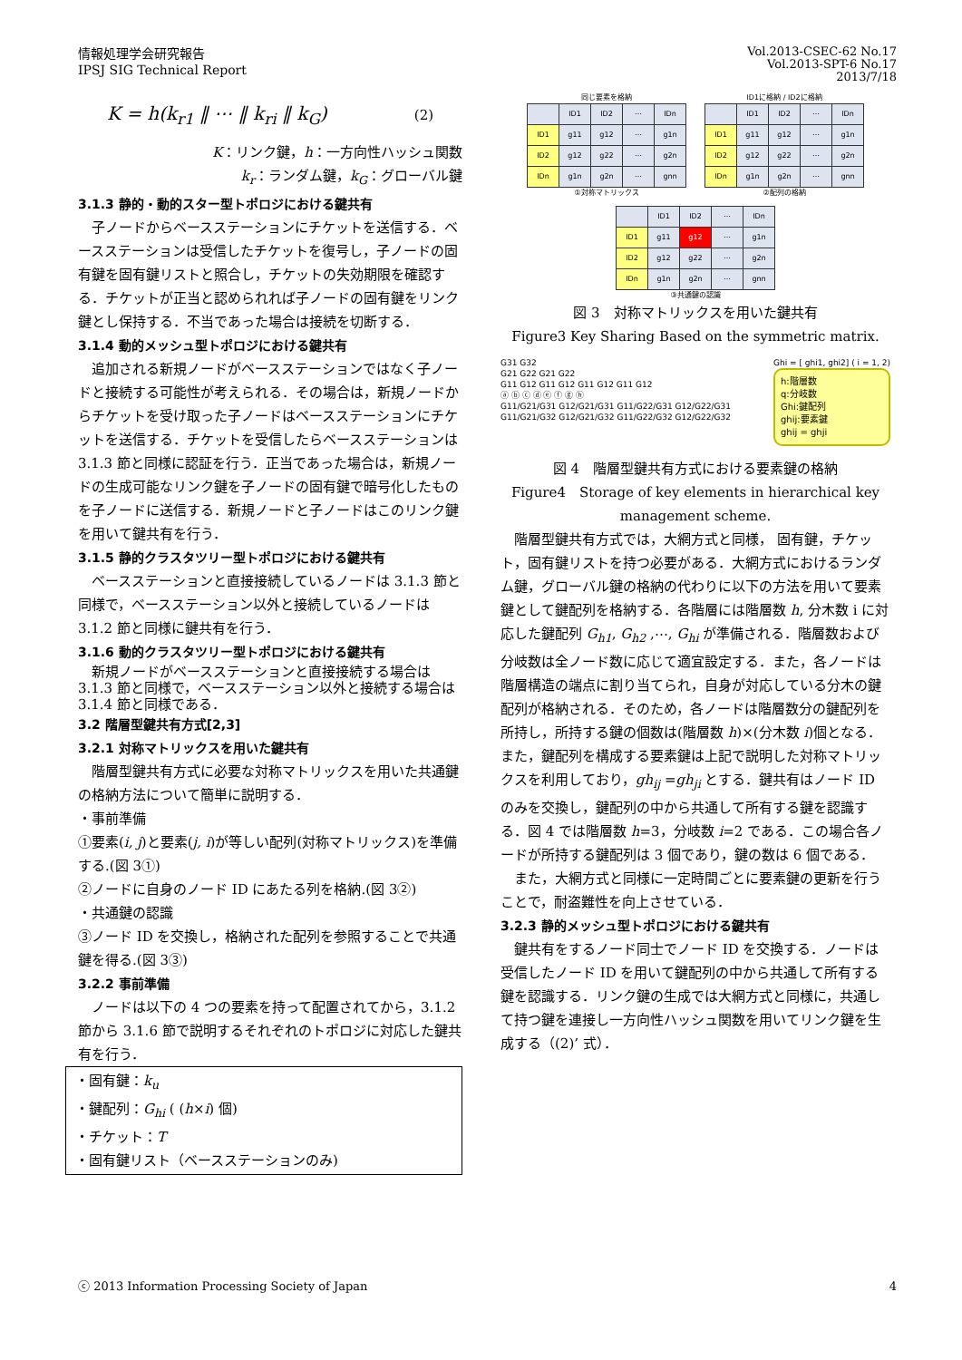情報処理学会研究報告
IPSJ SIG Technical Report
Vol.2013-CSEC-62 No.17
Vol.2013-SPT-6 No.17
2013/7/18
K = h(k<sub>r1</sub> ‖ ⋯ ‖ k<sub>ri</sub> ‖ k<sub>G</sub>) (2)
K：リンク鍵，h：一方向性ハッシュ関数
k<sub>r</sub>：ランダム鍵，k<sub>G</sub>：グローバル鍵
3.1.3 静的・動的スター型トポロジにおける鍵共有
子ノードからベースステーションにチケットを送信する．ベースステーションは受信したチケットを復号し，子ノードの固有鍵を固有鍵リストと照合し，チケットの失効期限を確認する．チケットが正当と認められれば子ノードの固有鍵をリンク鍵とし保持する．不当であった場合は接続を切断する．
3.1.4 動的メッシュ型トポロジにおける鍵共有
追加される新規ノードがベースステーションではなく子ノードと接続する可能性が考えられる．その場合は，新規ノードからチケットを受け取った子ノードはベースステーションにチケットを送信する．チケットを受信したらベースステーションは 3.1.3 節と同様に認証を行う．正当であった場合は，新規ノードの生成可能なリンク鍵を子ノードの固有鍵で暗号化したものを子ノードに送信する．新規ノードと子ノードはこのリンク鍵を用いて鍵共有を行う．
3.1.5 静的クラスタツリー型トポロジにおける鍵共有
ベースステーションと直接接続しているノードは 3.1.3 節と同様で，ベースステーション以外と接続しているノードは 3.1.2 節と同様に鍵共有を行う．
3.1.6 動的クラスタツリー型トポロジにおける鍵共有
新規ノードがベースステーションと直接接続する場合は 3.1.3 節と同様で，ベースステーション以外と接続する場合は 3.1.4 節と同様である．
3.2 階層型鍵共有方式[2,3]
3.2.1 対称マトリックスを用いた鍵共有
階層型鍵共有方式に必要な対称マトリックスを用いた共通鍵の格納方法について簡単に説明する．
・事前準備
①要素(i, j)と要素(j, i)が等しい配列(対称マトリックス)を準備する.(図 3①)
②ノードに自身のノード ID にあたる列を格納.(図 3②)
・共通鍵の認識
③ノード ID を交換し，格納された配列を参照することで共通鍵を得る.(図 3③)
3.2.2 事前準備
ノードは以下の 4 つの要素を持って配置されてから，3.1.2 節から 3.1.6 節で説明するそれぞれのトポロジに対応した鍵共有を行う．
・固有鍵：k<sub>u</sub>
・鍵配列：G<sub>hi</sub> ( (h×i) 個)
・チケット：T
・固有鍵リスト（ベースステーションのみ)
同じ要素を格納
| | ID1 | ID2 | ⋯ | IDn |
| ID1 | g11 | g12 | ⋯ | g1n |
| ID2 | g12 | g22 | ⋯ | g2n |
| IDn | g1n | g2n | ⋯ | gnn |
①対称マトリックス
ID1に格納 / ID2に格納
| | ID1 | ID2 | ⋯ | IDn |
| ID1 | g11 | g12 | ⋯ | g1n |
| ID2 | g12 | g22 | ⋯ | g2n |
| IDn | g1n | g2n | ⋯ | gnn |
②配列の格納
| | ID1 | ID2 | ⋯ | IDn |
| ID1 | g11 | g12 | ⋯ | g1n |
| ID2 | g12 | g22 | ⋯ | g2n |
| IDn | g1n | g2n | ⋯ | gnn |
③共通鍵の認識
図 3　対称マトリックスを用いた鍵共有
Figure3 Key Sharing Based on the symmetric matrix.
G31 G32
G21 G22 G21 G22
G11 G12 G11 G12 G11 G12 G11 G12
ⓐ ⓑ ⓒ ⓓ ⓔ ⓕ ⓖ ⓗ
G11/G21/G31 G12/G21/G31 G11/G22/G31 G12/G22/G31 G11/G21/G32 G12/G21/G32 G11/G22/G32 G12/G22/G32
Ghi = [ ghi1, ghi2] ( i = 1, 2)
h:階層数
q:分岐数
Ghi:鍵配列
ghij:要素鍵
ghij = ghji
図 4　階層型鍵共有方式における要素鍵の格納
Figure4　Storage of key elements in hierarchical key management scheme.
階層型鍵共有方式では，大網方式と同様， 固有鍵，チケット，固有鍵リストを持つ必要がある．大網方式におけるランダム鍵，グローバル鍵の格納の代わりに以下の方法を用いて要素鍵として鍵配列を格納する．各階層には階層数 h, 分木数 i に対応した鍵配列 G<sub>h1</sub>, G<sub>h2</sub> ,⋯, G<sub>hi</sub> が準備される．階層数および分岐数は全ノード数に応じて適宜設定する．また，各ノードは階層構造の端点に割り当てられ，自身が対応している分木の鍵配列が格納される．そのため，各ノードは階層数分の鍵配列を所持し，所持する鍵の個数は(階層数 h)×(分木数 i)個となる．また，鍵配列を構成する要素鍵は上記で説明した対称マトリックスを利用しており，gh<sub>ij</sub> =gh<sub>ji</sub> とする．鍵共有はノード ID のみを交換し，鍵配列の中から共通して所有する鍵を認識する．図 4 では階層数 h=3，分岐数 i=2 である．この場合各ノードが所持する鍵配列は 3 個であり，鍵の数は 6 個である．
また，大網方式と同様に一定時間ごとに要素鍵の更新を行うことで，耐盗難性を向上させている．
3.2.3 静的メッシュ型トポロジにおける鍵共有
鍵共有をするノード同士でノード ID を交換する．ノードは受信したノード ID を用いて鍵配列の中から共通して所有する鍵を認識する．リンク鍵の生成では大網方式と同様に，共通して持つ鍵を連接し一方向性ハッシュ関数を用いてリンク鍵を生成する（(2)’ 式）．
ⓒ 2013 Information Processing Society of Japan
4